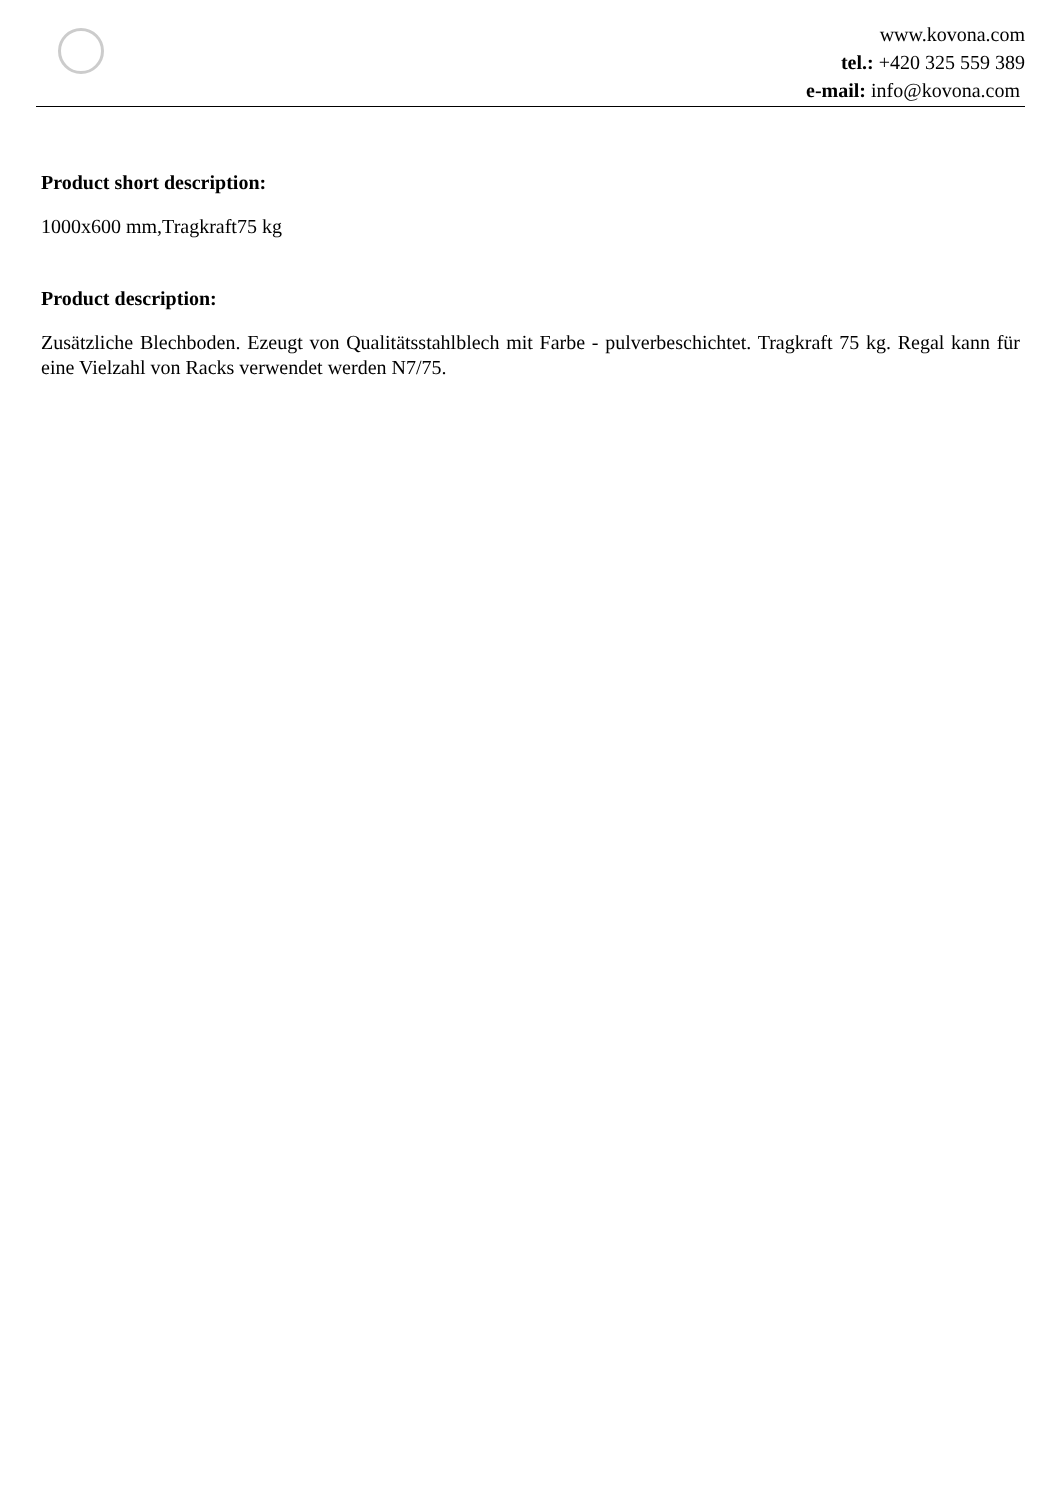www.kovona.com
tel.: +420 325 559 389
e-mail: info@kovona.com
Product short description:
1000x600 mm,Tragkraft75 kg
Product description:
Zusätzliche Blechboden. Ezeugt von Qualitätsstahlblech mit Farbe - pulverbeschichtet. Tragkraft 75 kg. Regal kann für eine Vielzahl von Racks verwendet werden N7/75.